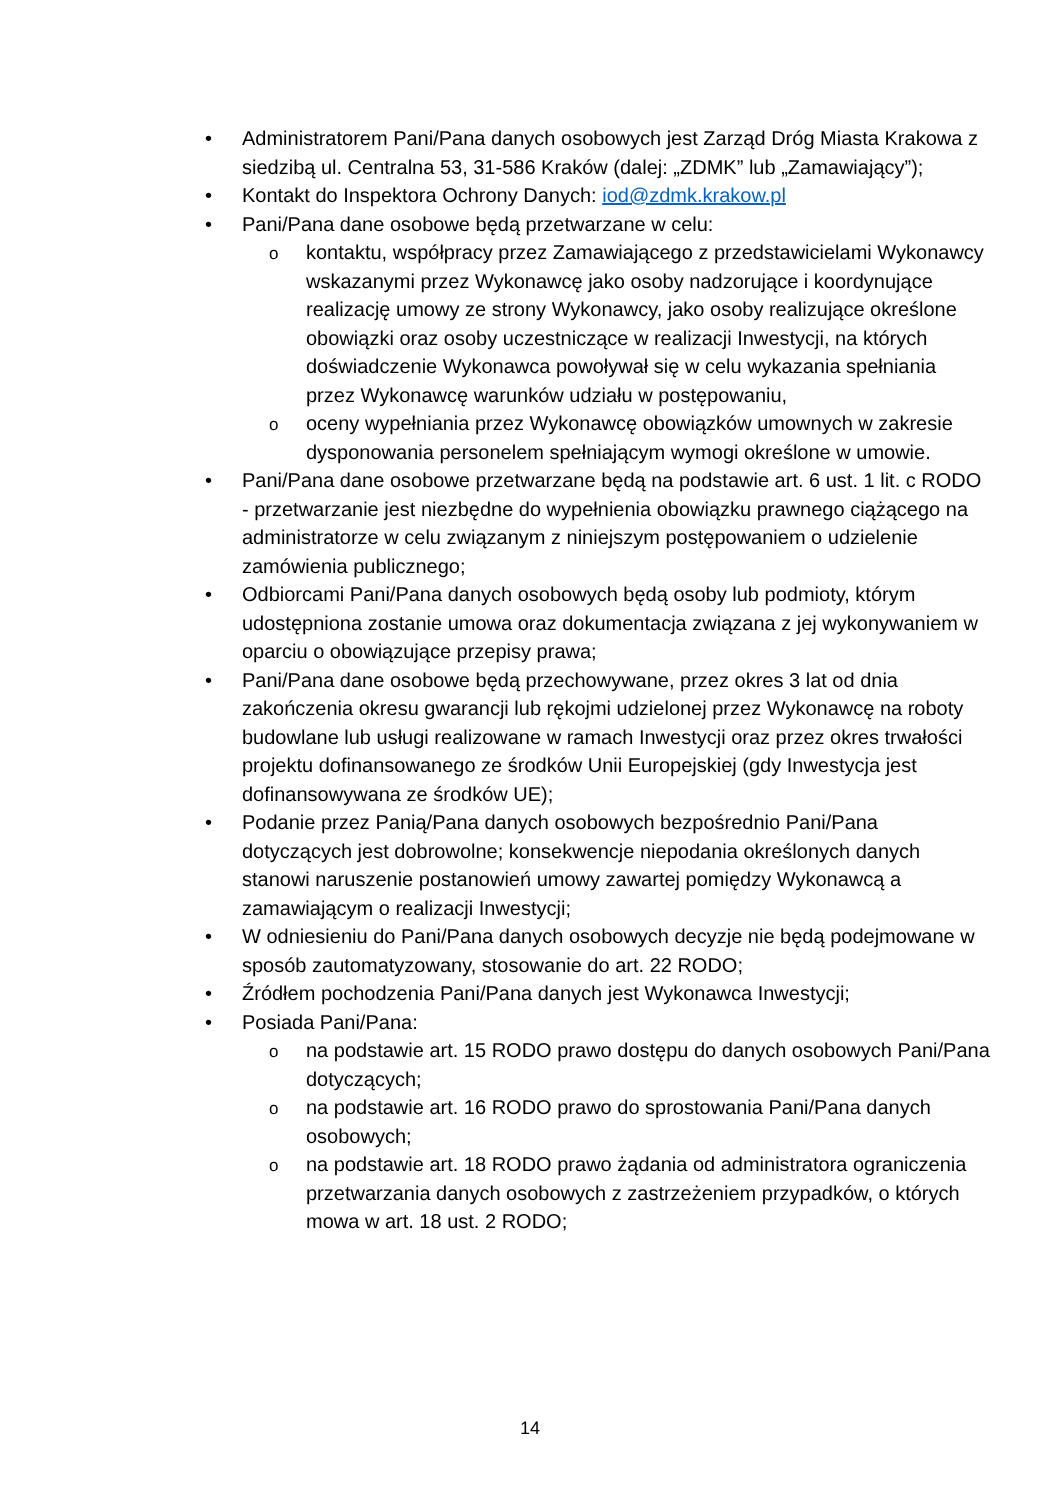• Administratorem Pani/Pana danych osobowych jest Zarząd Dróg Miasta Krakowa z siedzibą ul. Centralna 53, 31-586 Kraków (dalej: „ZDMK” lub „Zamawiający”);
• Kontakt do Inspektora Ochrony Danych: iod@zdmk.krakow.pl
• Pani/Pana dane osobowe będą przetwarzane w celu:
o kontaktu, współpracy przez Zamawiającego z przedstawicielami Wykonawcy wskazanymi przez Wykonawcę jako osoby nadzorujące i koordynujące realizację umowy ze strony Wykonawcy, jako osoby realizujące określone obowiązki oraz osoby uczestniczące w realizacji Inwestycji, na których doświadczenie Wykonawca powoływał się w celu wykazania spełniania przez Wykonawcę warunków udziału w postępowaniu,
o oceny wypełniania przez Wykonawcę obowiązków umownych w zakresie dysponowania personelem spełniającym wymogi określone w umowie.
• Pani/Pana dane osobowe przetwarzane będą na podstawie art. 6 ust. 1 lit. c RODO - przetwarzanie jest niezbędne do wypełnienia obowiązku prawnego ciążącego na administratorze w celu związanym z niniejszym postępowaniem o udzielenie zamówienia publicznego;
• Odbiorcami Pani/Pana danych osobowych będą osoby lub podmioty, którym udostępniona zostanie umowa oraz dokumentacja związana z jej wykonywaniem w oparciu o obowiązujące przepisy prawa;
• Pani/Pana dane osobowe będą przechowywane, przez okres 3 lat od dnia zakończenia okresu gwarancji lub rękojmi udzielonej przez Wykonawcę na roboty budowlane lub usługi realizowane w ramach Inwestycji oraz przez okres trwałości projektu dofinansowanego ze środków Unii Europejskiej (gdy Inwestycja jest dofinansowywana ze środków UE);
• Podanie przez Panią/Pana danych osobowych bezpośrednio Pani/Pana dotyczących jest dobrowolne; konsekwencje niepodania określonych danych stanowi naruszenie postanowień umowy zawartej pomiędzy Wykonawcą a zamawiającym o realizacji Inwestycji;
• W odniesieniu do Pani/Pana danych osobowych decyzje nie będą podejmowane w sposób zautomatyzowany, stosowanie do art. 22 RODO;
• Źródłem pochodzenia Pani/Pana danych jest Wykonawca Inwestycji;
• Posiada Pani/Pana:
o na podstawie art. 15 RODO prawo dostępu do danych osobowych Pani/Pana dotyczących;
o na podstawie art. 16 RODO prawo do sprostowania Pani/Pana danych osobowych;
o na podstawie art. 18 RODO prawo żądania od administratora ograniczenia przetwarzania danych osobowych z zastrzeżeniem przypadków, o których mowa w art. 18 ust. 2 RODO;
14